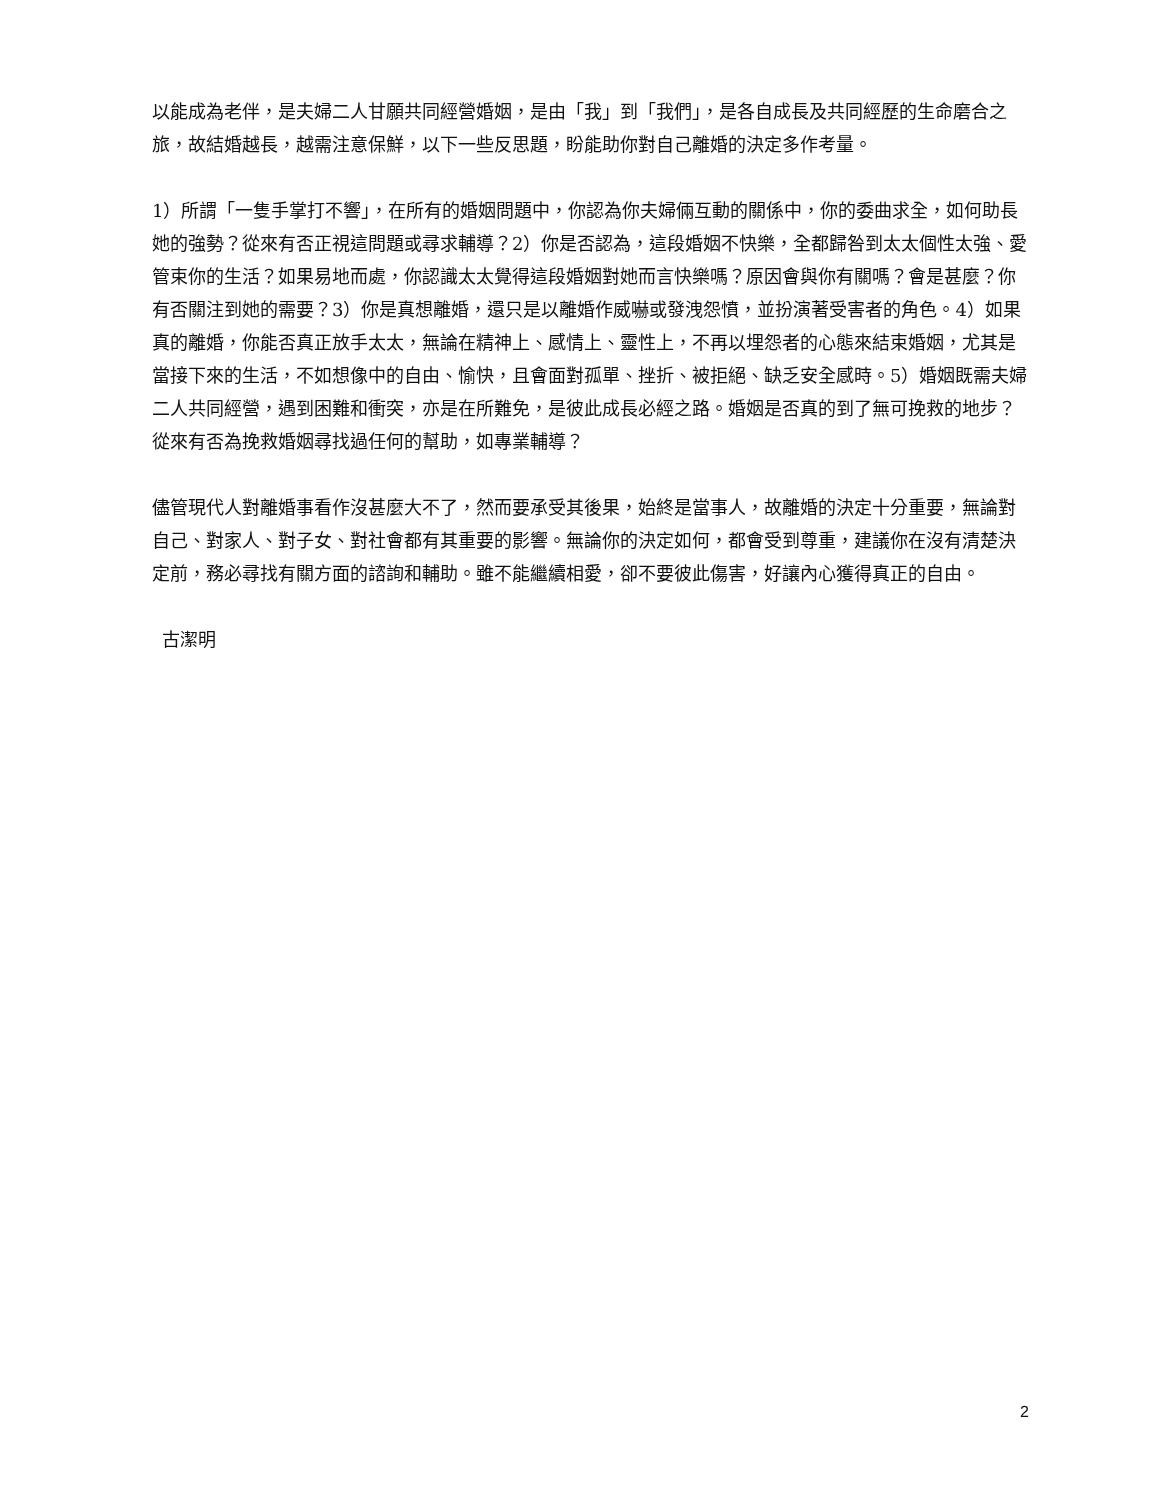以能成為老伴，是夫婦二人甘願共同經營婚姻，是由「我」到「我們」，是各自成長及共同經歷的生命磨合之旅，故結婚越長，越需注意保鮮，以下一些反思題，盼能助你對自己離婚的決定多作考量。
1）所謂「一隻手掌打不響」，在所有的婚姻問題中，你認為你夫婦倆互動的關係中，你的委曲求全，如何助長她的強勢？從來有否正視這問題或尋求輔導？2）你是否認為，這段婚姻不快樂，全都歸咎到太太個性太強、愛管束你的生活？如果易地而處，你認識太太覺得這段婚姻對她而言快樂嗎？原因會與你有關嗎？會是甚麼？你有否關注到她的需要？3）你是真想離婚，還只是以離婚作威嚇或發洩怨憤，並扮演著受害者的角色。4）如果真的離婚，你能否真正放手太太，無論在精神上、感情上、靈性上，不再以埋怨者的心態來結束婚姻，尤其是當接下來的生活，不如想像中的自由、愉快，且會面對孤單、挫折、被拒絕、缺乏安全感時。5）婚姻既需夫婦二人共同經營，遇到困難和衝突，亦是在所難免，是彼此成長必經之路。婚姻是否真的到了無可挽救的地步？從來有否為挽救婚姻尋找過任何的幫助，如專業輔導？
儘管現代人對離婚事看作沒甚麼大不了，然而要承受其後果，始終是當事人，故離婚的決定十分重要，無論對自己、對家人、對子女、對社會都有其重要的影響。無論你的決定如何，都會受到尊重，建議你在沒有清楚決定前，務必尋找有關方面的諮詢和輔助。雖不能繼續相愛，卻不要彼此傷害，好讓內心獲得真正的自由。
古潔明
2